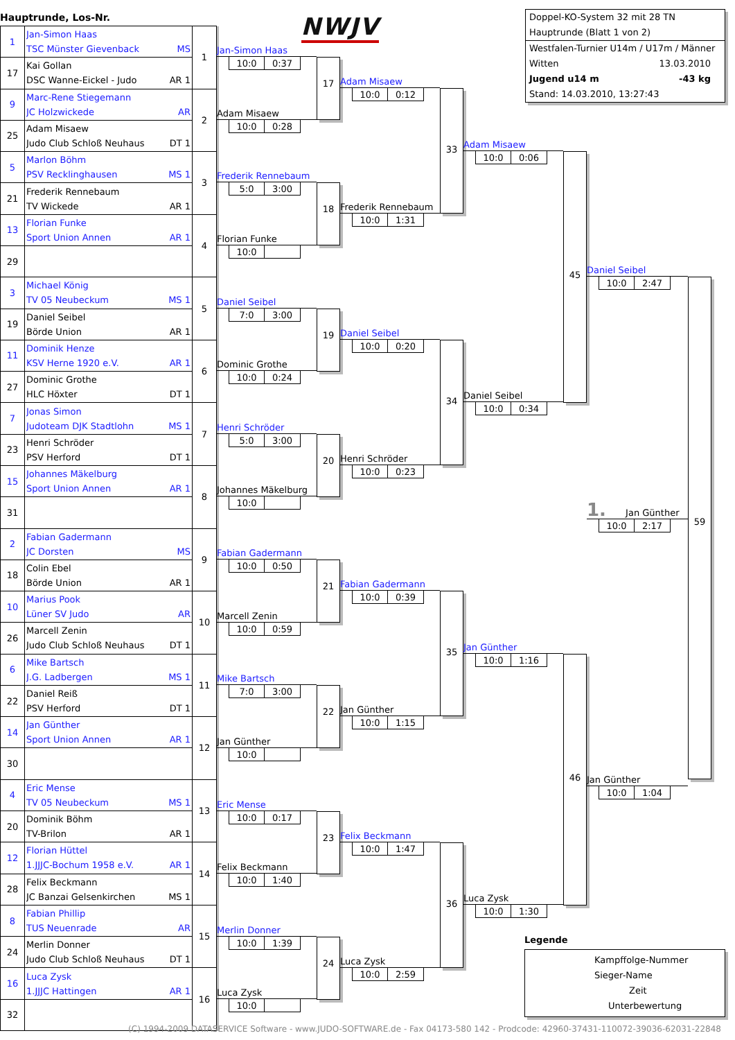Hauptrunde, Los-Nr.
| 1 | Jan-Simon Haas TSC Münster Gievenback MS | 1 |
| 17 | Kai Gollan DSC Wanne-Eickel - Judo AR 1 | |
| 9 | Marc-Rene Stiegemann JC Holzwickede AR | 2 |
| 25 | Adam Misaew Judo Club Schloß Neuhaus DT 1 | |
| 5 | Marlon Böhm PSV Recklinghausen MS 1 | 3 |
| 21 | Frederik Rennebaum TV Wickede AR 1 | |
| 13 | Florian Funke Sport Union Annen AR 1 | 4 |
| 29 | | |
| 3 | Michael König TV 05 Neubeckum MS 1 | 5 |
| 19 | Daniel Seibel Börde Union AR 1 | |
| 11 | Dominik Henze KSV Herne 1920 e.V. AR 1 | 6 |
| 27 | Dominic Grothe HLC Höxter DT 1 | |
| 7 | Jonas Simon Judoteam DJK Stadtlohn MS 1 | 7 |
| 23 | Henri Schröder PSV Herford DT 1 | |
| 15 | Johannes Mäkelburg Sport Union Annen AR 1 | 8 |
| 31 | | |
| 2 | Fabian Gadermann JC Dorsten MS | 9 |
| 18 | Colin Ebel Börde Union AR 1 | |
| 10 | Marius Pook Lüner SV Judo AR | 10 |
| 26 | Marcell Zenin Judo Club Schloß Neuhaus DT 1 | |
| 6 | Mike Bartsch J.G. Ladbergen MS 1 | 11 |
| 22 | Daniel Reiß PSV Herford DT 1 | |
| 14 | Jan Günther Sport Union Annen AR 1 | 12 |
| 30 | | |
| 4 | Eric Mense TV 05 Neubeckum MS 1 | 13 |
| 20 | Dominik Böhm TV-Brilon AR 1 | |
| 12 | Florian Hüttel 1.JJJC-Bochum 1958 e.V. AR 1 | 14 |
| 28 | Felix Beckmann JC Banzai Gelsenkirchen MS 1 | |
| 8 | Fabian Phillip TUS Neuenrade AR | 15 |
| 24 | Merlin Donner Judo Club Schloß Neuhaus DT 1 | |
| 16 | Luca Zysk 1.JJJC Hattingen AR 1 | 16 |
| 32 | | |
NWJV
Jan-Simon Haas
10:0 0:37
Adam Misaew
10:0 0:28
17
Frederik Rennebaum
5:0 3:00
Florian Funke
10:0
18
Daniel Seibel
7:0 3:00
Dominic Grothe
10:0 0:24
19
Henri Schröder
5:0 3:00
Johannes Mäkelburg
10:0
20
Fabian Gadermann
10:0 0:50
Marcell Zenin
10:0 0:59
21
Mike Bartsch
7:0 3:00
Jan Günther
10:0
22
Eric Mense
10:0 0:17
Felix Beckmann
10:0 1:40
23
Merlin Donner
10:0 1:39
Luca Zysk
10:0
24
Adam Misaew
10:0 0:12
Frederik Rennebaum
10:0 1:31
33
Daniel Seibel
10:0 0:20
Henri Schröder
10:0 0:23
34
Fabian Gadermann
10:0 0:39
Jan Günther
10:0 1:15
35
Felix Beckmann
10:0 1:47
Luca Zysk
10:0 2:59
36
Doppel-KO-System 32 mit 28 TN
Hauptrunde (Blatt 1 von 2)
Westfalen-Turnier U14m / U17m / Männer
Witten 13.03.2010
Jugend u14 m -43 kg
Stand: 14.03.2010, 13:27:43
Adam Misaew
10:0 0:06
Daniel Seibel
10:0 0:34
45
Jan Günther
10:0 1:16
Luca Zysk
10:0 1:30
46
Daniel Seibel
10:0 2:47
1. Jan Günther
10:0 2:17
Jan Günther
10:0 1:04
59
Legende
Kampffolge-Nummer
Sieger-Name
Zeit
Unterbewertung
(C) 1994-2009 DATASERVICE Software - www.JUDO-SOFTWARE.de - Fax 04173-580 142 - Prodcode: 42960-37431-110072-39036-62031-22848